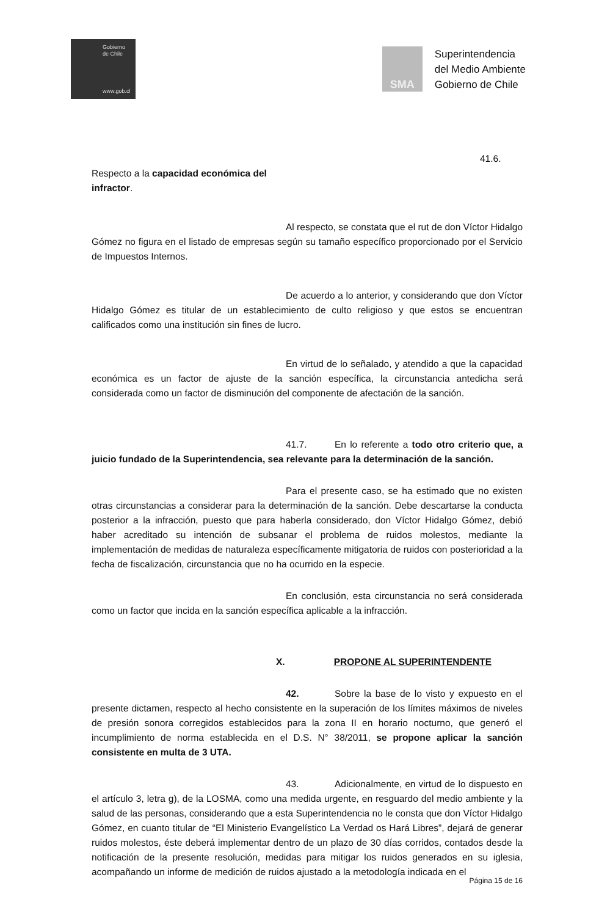Gobierno
de Chile
www.gob.cl
SMA
Superintendencia
del Medio Ambiente
Gobierno de Chile
41.6. Respecto a la capacidad económica del
infractor.
Al respecto, se constata que el rut de don Víctor Hidalgo Gómez no figura en el listado de empresas según su tamaño específico proporcionado por el Servicio de Impuestos Internos.
De acuerdo a lo anterior, y considerando que don Víctor Hidalgo Gómez es titular de un establecimiento de culto religioso y que estos se encuentran calificados como una institución sin fines de lucro.
En virtud de lo señalado, y atendido a que la capacidad económica es un factor de ajuste de la sanción específica, la circunstancia antedicha será considerada como un factor de disminución del componente de afectación de la sanción.
41.7. En lo referente a todo otro criterio que, a juicio fundado de la Superintendencia, sea relevante para la determinación de la sanción.
Para el presente caso, se ha estimado que no existen otras circunstancias a considerar para la determinación de la sanción. Debe descartarse la conducta posterior a la infracción, puesto que para haberla considerado, don Víctor Hidalgo Gómez, debió haber acreditado su intención de subsanar el problema de ruidos molestos, mediante la implementación de medidas de naturaleza específicamente mitigatoria de ruidos con posterioridad a la fecha de fiscalización, circunstancia que no ha ocurrido en la especie.
En conclusión, esta circunstancia no será considerada como un factor que incida en la sanción específica aplicable a la infracción.
X. PROPONE AL SUPERINTENDENTE
42. Sobre la base de lo visto y expuesto en el presente dictamen, respecto al hecho consistente en la superación de los límites máximos de niveles de presión sonora corregidos establecidos para la zona II en horario nocturno, que generó el incumplimiento de norma establecida en el D.S. N° 38/2011, se propone aplicar la sanción consistente en multa de 3 UTA.
43. Adicionalmente, en virtud de lo dispuesto en el artículo 3, letra g), de la LOSMA, como una medida urgente, en resguardo del medio ambiente y la salud de las personas, considerando que a esta Superintendencia no le consta que don Víctor Hidalgo Gómez, en cuanto titular de “El Ministerio Evangelístico La Verdad os Hará Libres”, dejará de generar ruidos molestos, éste deberá implementar dentro de un plazo de 30 días corridos, contados desde la notificación de la presente resolución, medidas para mitigar los ruidos generados en su iglesia, acompañando un informe de medición de ruidos ajustado a la metodología indicada en el
Página 15 de 16